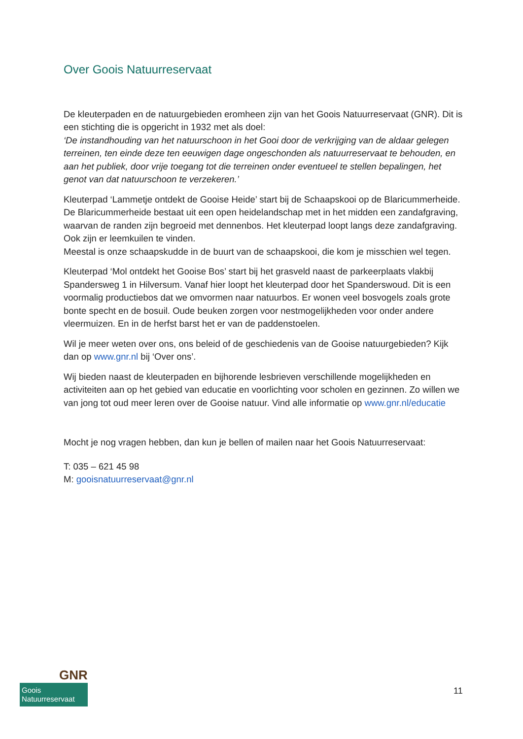Over Goois Natuurreservaat
De kleuterpaden en de natuurgebieden eromheen zijn van het Goois Natuurreservaat (GNR). Dit is een stichting die is opgericht in 1932 met als doel:
‘De instandhouding van het natuurschoon in het Gooi door de verkrijging van de aldaar gelegen terreinen, ten einde deze ten eeuwigen dage ongeschonden als natuurreservaat te behouden, en aan het publiek, door vrije toegang tot die terreinen onder eventueel te stellen bepalingen, het genot van dat natuurschoon te verzekeren.’
Kleuterpad ‘Lammetje ontdekt de Gooise Heide’ start bij de Schaapskooi op de Blaricummerheide. De Blaricummerheide bestaat uit een open heidelandschap met in het midden een zandafgraving, waarvan de randen zijn begroeid met dennenbos. Het kleuterpad loopt langs deze zandafgraving. Ook zijn er leemkuilen te vinden.
Meestal is onze schaapskudde in de buurt van de schaapskooi, die kom je misschien wel tegen.
Kleuterpad ‘Mol ontdekt het Gooise Bos’ start bij het grasveld naast de parkeerplaats vlakbij Spandersweg 1 in Hilversum. Vanaf hier loopt het kleuterpad door het Spanderswoud. Dit is een voormalig productiebos dat we omvormen naar natuurbos. Er wonen veel bosvogels zoals grote bonte specht en de bosuil. Oude beuken zorgen voor nestmogelijkheden voor onder andere vleermuizen. En in de herfst barst het er van de paddenstoelen.
Wil je meer weten over ons, ons beleid of de geschiedenis van de Gooise natuurgebieden? Kijk dan op www.gnr.nl bij ‘Over ons’.
Wij bieden naast de kleuterpaden en bijhorende lesbrieven verschillende mogelijkheden en activiteiten aan op het gebied van educatie en voorlichting voor scholen en gezinnen. Zo willen we van jong tot oud meer leren over de Gooise natuur. Vind alle informatie op www.gnr.nl/educatie
Mocht je nog vragen hebben, dan kun je bellen of mailen naar het Goois Natuurreservaat:
T: 035 – 621 45 98
M: gooisnatuurreservaat@gnr.nl
GNR
Goois
Natuurreservaat
11